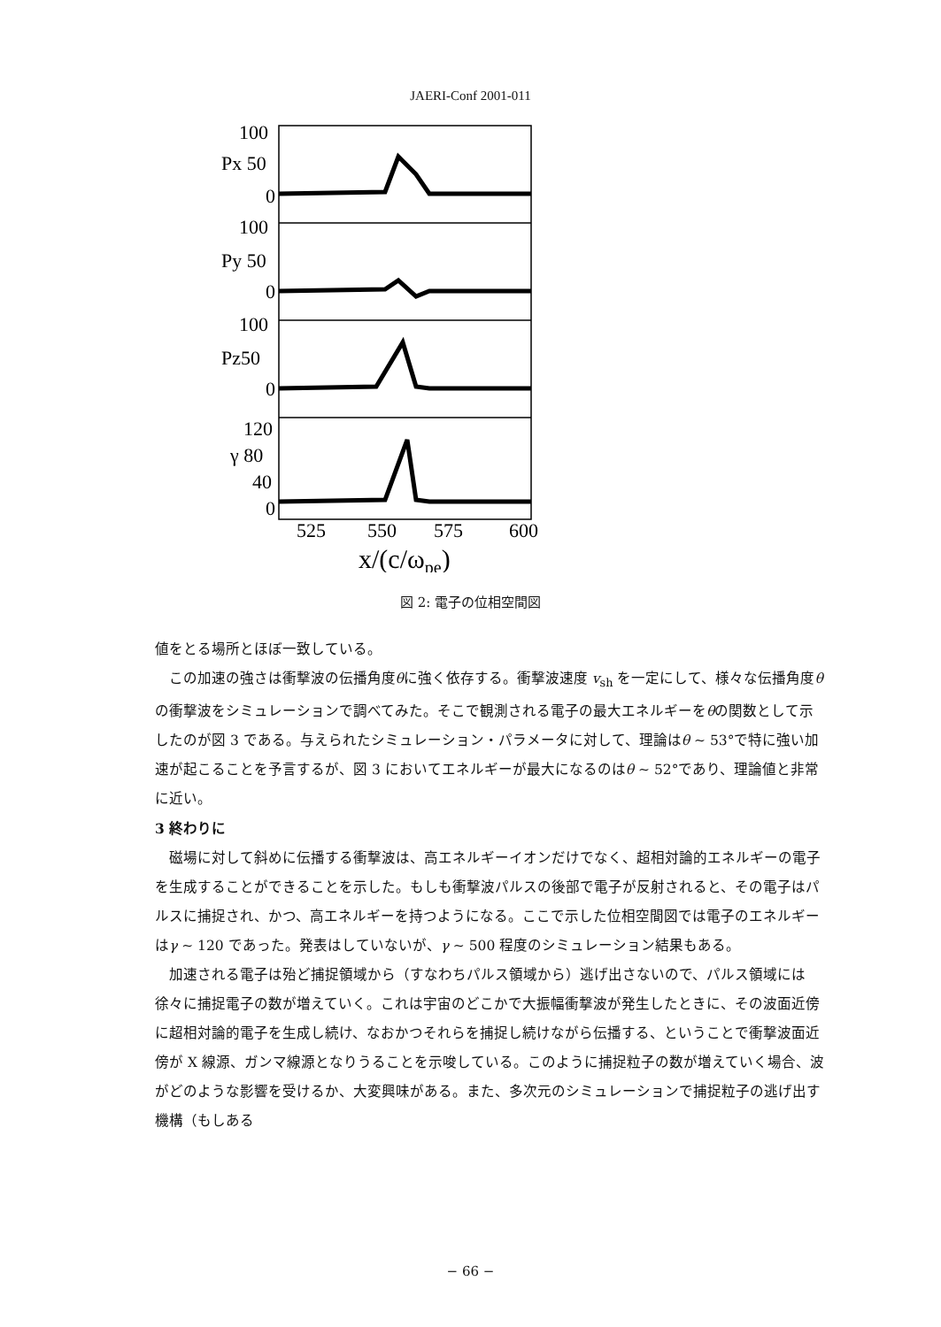JAERI-Conf 2001-011
100
Px 50
0
100
Py 50
0
100
Pz50
0
120
γ 80
40
0
525
550
575
600
x/(c/ωpe)
図 2: 電子の位相空間図
値をとる場所とほぼ一致している。
この加速の強さは衝撃波の伝播角度θに強く依存する。衝撃波速度 v<sub>sh</sub> を一定にして、様々な伝播角度θの衝撃波をシミュレーションで調べてみた。そこで観測される電子の最大エネルギーをθの関数として示したのが図 3 である。与えられたシミュレーション・パラメータに対して、理論はθ ∼ 53°で特に強い加速が起こることを予言するが、図 3 においてエネルギーが最大になるのはθ ∼ 52°であり、理論値と非常に近い。
3 終わりに
磁場に対して斜めに伝播する衝撃波は、高エネルギーイオンだけでなく、超相対論的エネルギーの電子を生成することができることを示した。もしも衝撃波パルスの後部で電子が反射されると、その電子はパルスに捕捉され、かつ、高エネルギーを持つようになる。ここで示した位相空間図では電子のエネルギーはγ ∼ 120 であった。発表はしていないが、γ ∼ 500 程度のシミュレーション結果もある。
加速される電子は殆ど捕捉領域から（すなわちパルス領域から）逃げ出さないので、パルス領域には徐々に捕捉電子の数が増えていく。これは宇宙のどこかで大振幅衝撃波が発生したときに、その波面近傍に超相対論的電子を生成し続け、なおかつそれらを捕捉し続けながら伝播する、ということで衝撃波面近傍が X 線源、ガンマ線源となりうることを示唆している。このように捕捉粒子の数が増えていく場合、波がどのような影響を受けるか、大変興味がある。また、多次元のシミュレーションで捕捉粒子の逃げ出す機構（もしある
− 66 −